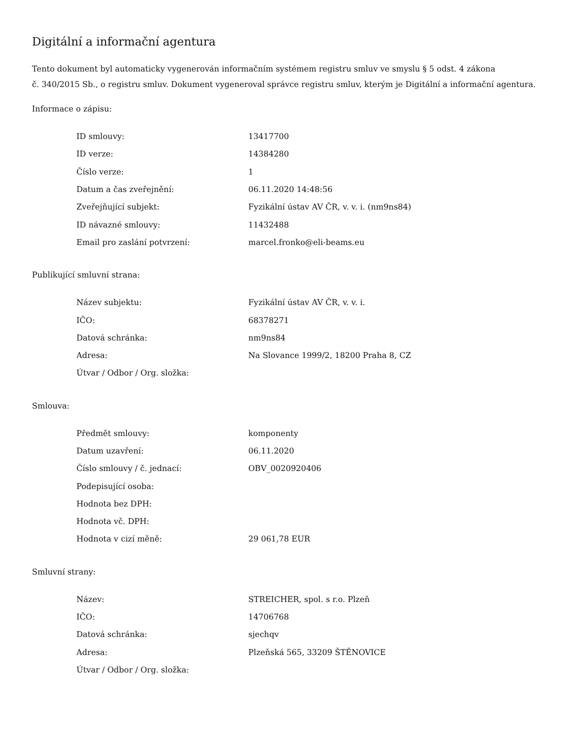Digitální a informační agentura
Tento dokument byl automaticky vygenerován informačním systémem registru smluv ve smyslu § 5 odst. 4 zákona
č. 340/2015 Sb., o registru smluv. Dokument vygeneroval správce registru smluv, kterým je Digitální a informační agentura.
Informace o zápisu:
| ID smlouvy: | 13417700 |
| ID verze: | 14384280 |
| Číslo verze: | 1 |
| Datum a čas zveřejnění: | 06.11.2020 14:48:56 |
| Zveřejňující subjekt: | Fyzikální ústav AV ČR, v. v. i. (nm9ns84) |
| ID návazné smlouvy: | 11432488 |
| Email pro zaslání potvrzení: | marcel.fronko@eli-beams.eu |
Publikující smluvní strana:
| Název subjektu: | Fyzikální ústav AV ČR, v. v. i. |
| IČO: | 68378271 |
| Datová schránka: | nm9ns84 |
| Adresa: | Na Slovance 1999/2, 18200 Praha 8, CZ |
| Útvar / Odbor / Org. složka: | |
Smlouva:
| Předmět smlouvy: | komponenty |
| Datum uzavření: | 06.11.2020 |
| Číslo smlouvy / č. jednací: | OBV_0020920406 |
| Podepisující osoba: | |
| Hodnota bez DPH: | |
| Hodnota vč. DPH: | |
| Hodnota v cizí měně: | 29 061,78 EUR |
Smluvní strany:
| Název: | STREICHER, spol. s r.o. Plzeň |
| IČO: | 14706768 |
| Datová schránka: | sjechqv |
| Adresa: | Plzeňská 565, 33209 ŠTĚNOVICE |
| Útvar / Odbor / Org. složka: | |